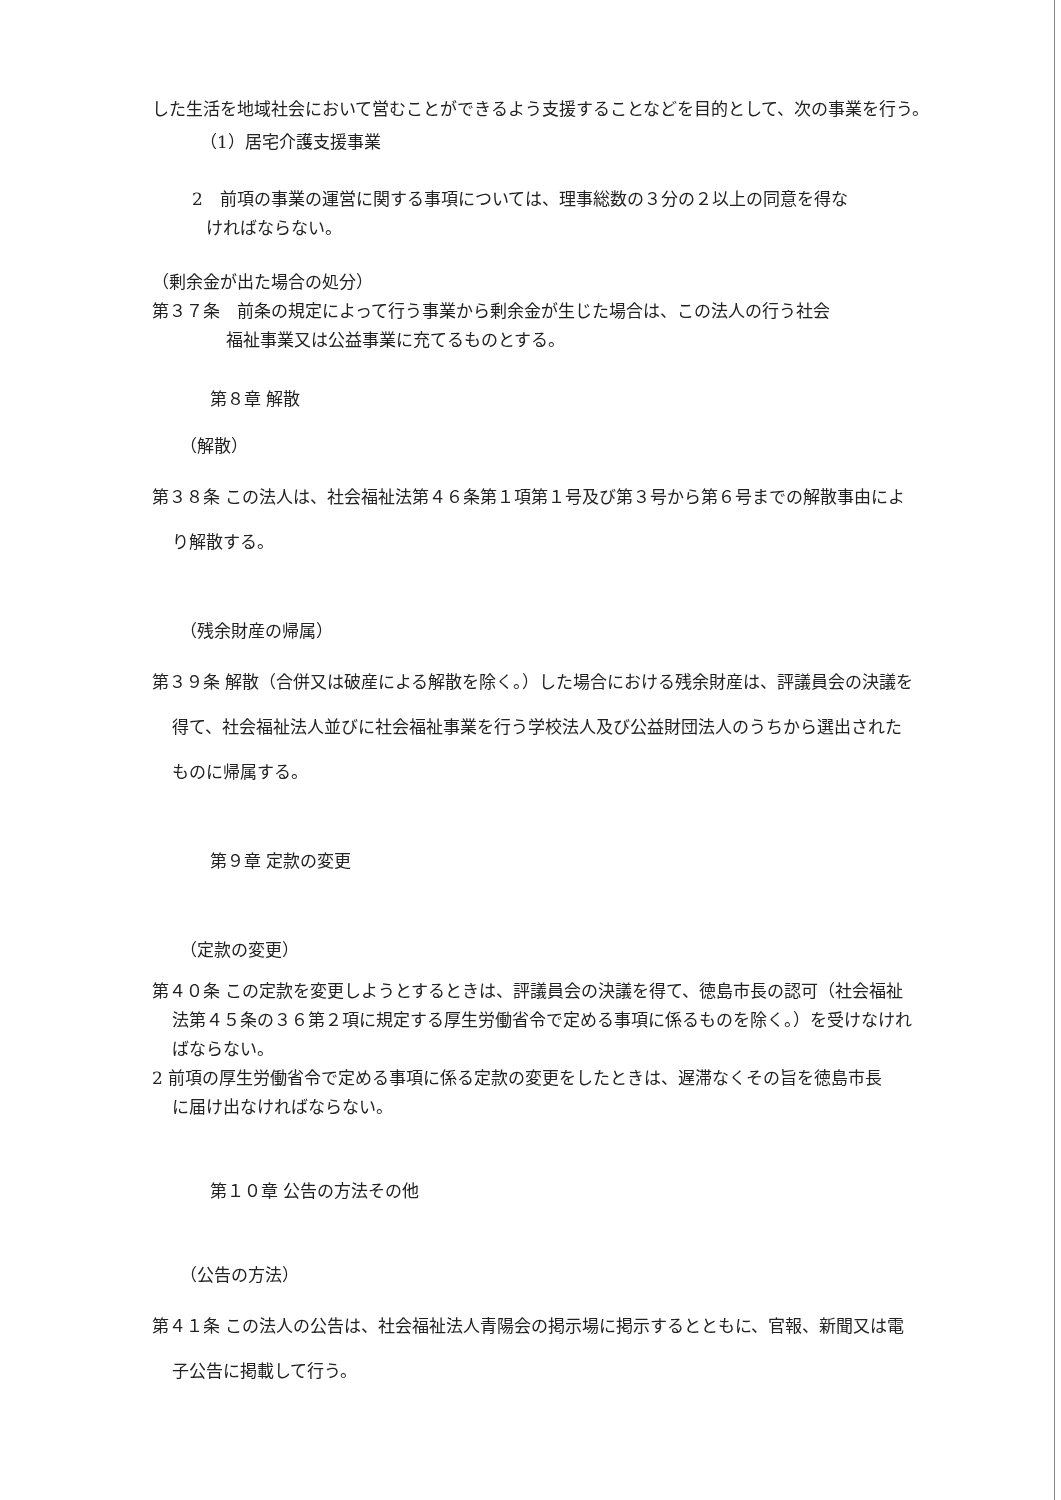した生活を地域社会において営むことができるよう支援することなどを目的として、次の事業を行う。
（1）居宅介護支援事業
2　前項の事業の運営に関する事項については、理事総数の３分の２以上の同意を得な
ければならない。
（剰余金が出た場合の処分）
第３７条　前条の規定によって行う事業から剰余金が生じた場合は、この法人の行う社会
福祉事業又は公益事業に充てるものとする。
第８章 解散
（解散）
第３８条 この法人は、社会福祉法第４６条第１項第１号及び第３号から第６号までの解散事由によ
り解散する。
（残余財産の帰属）
第３９条 解散（合併又は破産による解散を除く。）した場合における残余財産は、評議員会の決議を
得て、社会福祉法人並びに社会福祉事業を行う学校法人及び公益財団法人のうちから選出された
ものに帰属する。
第９章 定款の変更
（定款の変更）
第４０条 この定款を変更しようとするときは、評議員会の決議を得て、徳島市長の認可（社会福祉
法第４５条の３６第２項に規定する厚生労働省令で定める事項に係るものを除く。）を受けなけれ
ばならない。
2 前項の厚生労働省令で定める事項に係る定款の変更をしたときは、遅滞なくその旨を徳島市長
に届け出なければならない。
第１０章 公告の方法その他
（公告の方法）
第４１条 この法人の公告は、社会福祉法人青陽会の掲示場に掲示するとともに、官報、新聞又は電
子公告に掲載して行う。